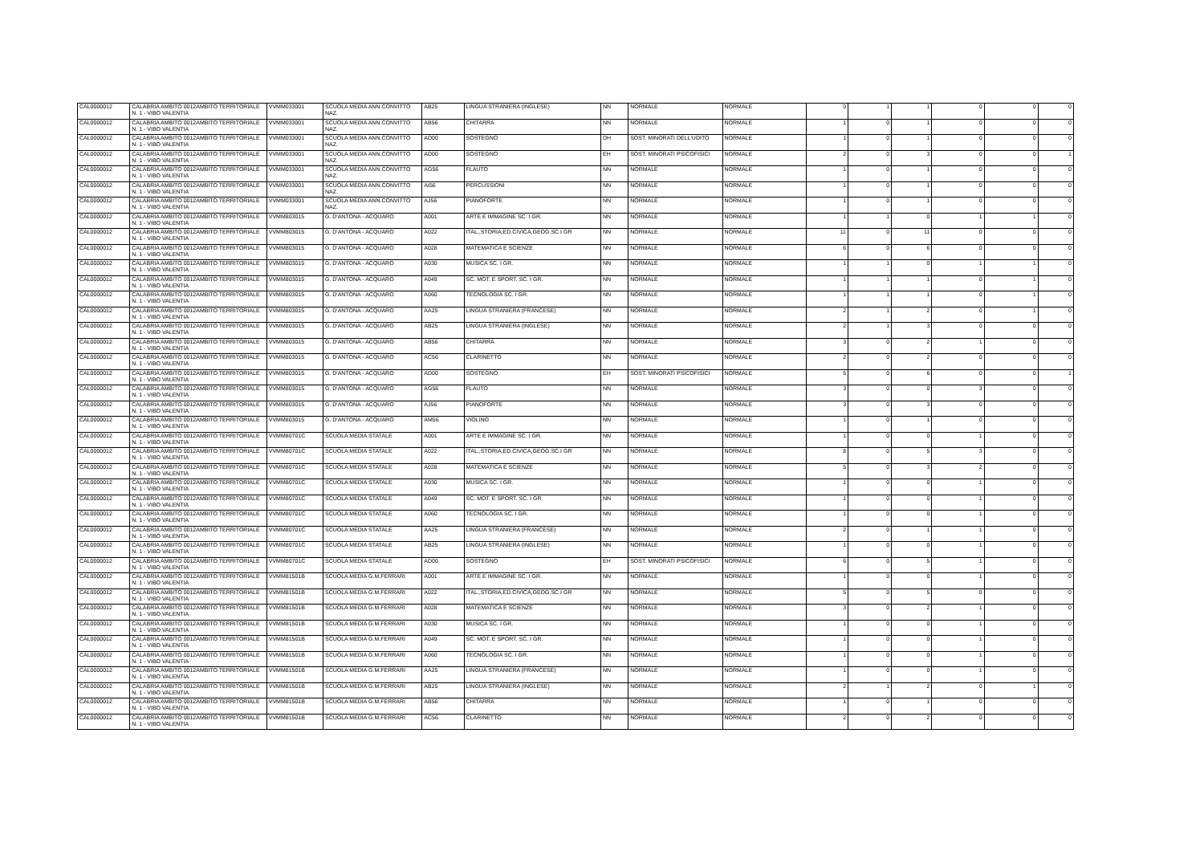| CAL0000012 | CALABRIA AMBITO 0012AMBITO TERRITORIALE N. 1 - VIBO VALENTIA | VVMM033001 | SCUOLA MEDIA ANN.CONVITTO NAZ. | AB25 | LINGUA STRANIERA (INGLESE) | NN | NORMALE | NORMALE | 0 | 1 | 1 | 0 | 0 | 0 |
| CAL0000012 | CALABRIA AMBITO 0012AMBITO TERRITORIALE N. 1 - VIBO VALENTIA | VVMM033001 | SCUOLA MEDIA ANN.CONVITTO NAZ. | AB56 | CHITARRA | NN | NORMALE | NORMALE | 1 | 0 | 1 | 0 | 0 | 0 |
| CAL0000012 | CALABRIA AMBITO 0012AMBITO TERRITORIALE N. 1 - VIBO VALENTIA | VVMM033001 | SCUOLA MEDIA ANN.CONVITTO NAZ. | AD00 | SOSTEGNO | DH | SOST. MINORATI DELL'UDITO | NORMALE | 1 | 0 | 1 | 0 | 0 | 0 |
| CAL0000012 | CALABRIA AMBITO 0012AMBITO TERRITORIALE N. 1 - VIBO VALENTIA | VVMM033001 | SCUOLA MEDIA ANN.CONVITTO NAZ. | AD00 | SOSTEGNO | EH | SOST. MINORATI PSICOFISICI | NORMALE | 2 | 0 | 3 | 0 | 0 | 1 |
| CAL0000012 | CALABRIA AMBITO 0012AMBITO TERRITORIALE N. 1 - VIBO VALENTIA | VVMM033001 | SCUOLA MEDIA ANN.CONVITTO NAZ. | AG56 | FLAUTO | NN | NORMALE | NORMALE | 1 | 0 | 1 | 0 | 0 | 0 |
| CAL0000012 | CALABRIA AMBITO 0012AMBITO TERRITORIALE N. 1 - VIBO VALENTIA | VVMM033001 | SCUOLA MEDIA ANN.CONVITTO NAZ. | AI56 | PERCUSSIONI | NN | NORMALE | NORMALE | 1 | 0 | 1 | 0 | 0 | 0 |
| CAL0000012 | CALABRIA AMBITO 0012AMBITO TERRITORIALE N. 1 - VIBO VALENTIA | VVMM033001 | SCUOLA MEDIA ANN.CONVITTO NAZ. | AJ56 | PIANOFORTE | NN | NORMALE | NORMALE | 1 | 0 | 1 | 0 | 0 | 0 |
| CAL0000012 | CALABRIA AMBITO 0012AMBITO TERRITORIALE N. 1 - VIBO VALENTIA | VVMM803015 | G. D'ANTONA - ACQUARO | A001 | ARTE E IMMAGINE SC. I GR. | NN | NORMALE | NORMALE | 1 | 1 | 0 | 1 | 1 | 0 |
| CAL0000012 | CALABRIA AMBITO 0012AMBITO TERRITORIALE N. 1 - VIBO VALENTIA | VVMM803015 | G. D'ANTONA - ACQUARO | A022 | ITAL.,STORIA,ED.CIVICA,GEOG.SC.I GR | NN | NORMALE | NORMALE | 11 | 0 | 11 | 0 | 0 | 0 |
| CAL0000012 | CALABRIA AMBITO 0012AMBITO TERRITORIALE N. 1 - VIBO VALENTIA | VVMM803015 | G. D'ANTONA - ACQUARO | A028 | MATEMATICA E SCIENZE | NN | NORMALE | NORMALE | 6 | 0 | 6 | 0 | 0 | 0 |
| CAL0000012 | CALABRIA AMBITO 0012AMBITO TERRITORIALE N. 1 - VIBO VALENTIA | VVMM803015 | G. D'ANTONA - ACQUARO | A030 | MUSICA SC. I GR. | NN | NORMALE | NORMALE | 1 | 1 | 0 | 1 | 1 | 0 |
| CAL0000012 | CALABRIA AMBITO 0012AMBITO TERRITORIALE N. 1 - VIBO VALENTIA | VVMM803015 | G. D'ANTONA - ACQUARO | A049 | SC. MOT. E SPORT. SC. I GR. | NN | NORMALE | NORMALE | 1 | 1 | 1 | 0 | 1 | 0 |
| CAL0000012 | CALABRIA AMBITO 0012AMBITO TERRITORIALE N. 1 - VIBO VALENTIA | VVMM803015 | G. D'ANTONA - ACQUARO | A060 | TECNOLOGIA SC. I GR. | NN | NORMALE | NORMALE | 1 | 1 | 1 | 0 | 1 | 0 |
| CAL0000012 | CALABRIA AMBITO 0012AMBITO TERRITORIALE N. 1 - VIBO VALENTIA | VVMM803015 | G. D'ANTONA - ACQUARO | AA25 | LINGUA STRANIERA (FRANCESE) | NN | NORMALE | NORMALE | 2 | 1 | 2 | 0 | 1 | 0 |
| CAL0000012 | CALABRIA AMBITO 0012AMBITO TERRITORIALE N. 1 - VIBO VALENTIA | VVMM803015 | G. D'ANTONA - ACQUARO | AB25 | LINGUA STRANIERA (INGLESE) | NN | NORMALE | NORMALE | 2 | 1 | 3 | 0 | 0 | 0 |
| CAL0000012 | CALABRIA AMBITO 0012AMBITO TERRITORIALE N. 1 - VIBO VALENTIA | VVMM803015 | G. D'ANTONA - ACQUARO | AB56 | CHITARRA | NN | NORMALE | NORMALE | 3 | 0 | 2 | 1 | 0 | 0 |
| CAL0000012 | CALABRIA AMBITO 0012AMBITO TERRITORIALE N. 1 - VIBO VALENTIA | VVMM803015 | G. D'ANTONA - ACQUARO | AC56 | CLARINETTO | NN | NORMALE | NORMALE | 2 | 0 | 2 | 0 | 0 | 0 |
| CAL0000012 | CALABRIA AMBITO 0012AMBITO TERRITORIALE N. 1 - VIBO VALENTIA | VVMM803015 | G. D'ANTONA - ACQUARO | AD00 | SOSTEGNO | EH | SOST. MINORATI PSICOFISICI | NORMALE | 5 | 0 | 6 | 0 | 0 | 1 |
| CAL0000012 | CALABRIA AMBITO 0012AMBITO TERRITORIALE N. 1 - VIBO VALENTIA | VVMM803015 | G. D'ANTONA - ACQUARO | AG56 | FLAUTO | NN | NORMALE | NORMALE | 3 | 0 | 0 | 3 | 0 | 0 |
| CAL0000012 | CALABRIA AMBITO 0012AMBITO TERRITORIALE N. 1 - VIBO VALENTIA | VVMM803015 | G. D'ANTONA - ACQUARO | AJ56 | PIANOFORTE | NN | NORMALE | NORMALE | 3 | 0 | 3 | 0 | 0 | 0 |
| CAL0000012 | CALABRIA AMBITO 0012AMBITO TERRITORIALE N. 1 - VIBO VALENTIA | VVMM803015 | G. D'ANTONA - ACQUARO | AM56 | VIOLINO | NN | NORMALE | NORMALE | 1 | 0 | 1 | 0 | 0 | 0 |
| CAL0000012 | CALABRIA AMBITO 0012AMBITO TERRITORIALE N. 1 - VIBO VALENTIA | VVMM80701C | SCUOLA MEDIA STATALE | A001 | ARTE E IMMAGINE SC. I GR. | NN | NORMALE | NORMALE | 1 | 0 | 0 | 1 | 0 | 0 |
| CAL0000012 | CALABRIA AMBITO 0012AMBITO TERRITORIALE N. 1 - VIBO VALENTIA | VVMM80701C | SCUOLA MEDIA STATALE | A022 | ITAL.,STORIA,ED.CIVICA,GEOG.SC.I GR | NN | NORMALE | NORMALE | 8 | 0 | 5 | 3 | 0 | 0 |
| CAL0000012 | CALABRIA AMBITO 0012AMBITO TERRITORIALE N. 1 - VIBO VALENTIA | VVMM80701C | SCUOLA MEDIA STATALE | A028 | MATEMATICA E SCIENZE | NN | NORMALE | NORMALE | 5 | 0 | 3 | 2 | 0 | 0 |
| CAL0000012 | CALABRIA AMBITO 0012AMBITO TERRITORIALE N. 1 - VIBO VALENTIA | VVMM80701C | SCUOLA MEDIA STATALE | A030 | MUSICA SC. I GR. | NN | NORMALE | NORMALE | 1 | 0 | 0 | 1 | 0 | 0 |
| CAL0000012 | CALABRIA AMBITO 0012AMBITO TERRITORIALE N. 1 - VIBO VALENTIA | VVMM80701C | SCUOLA MEDIA STATALE | A049 | SC. MOT. E SPORT. SC. I GR. | NN | NORMALE | NORMALE | 1 | 0 | 0 | 1 | 0 | 0 |
| CAL0000012 | CALABRIA AMBITO 0012AMBITO TERRITORIALE N. 1 - VIBO VALENTIA | VVMM80701C | SCUOLA MEDIA STATALE | A060 | TECNOLOGIA SC. I GR. | NN | NORMALE | NORMALE | 1 | 0 | 0 | 1 | 0 | 0 |
| CAL0000012 | CALABRIA AMBITO 0012AMBITO TERRITORIALE N. 1 - VIBO VALENTIA | VVMM80701C | SCUOLA MEDIA STATALE | AA25 | LINGUA STRANIERA (FRANCESE) | NN | NORMALE | NORMALE | 2 | 0 | 1 | 1 | 0 | 0 |
| CAL0000012 | CALABRIA AMBITO 0012AMBITO TERRITORIALE N. 1 - VIBO VALENTIA | VVMM80701C | SCUOLA MEDIA STATALE | AB25 | LINGUA STRANIERA (INGLESE) | NN | NORMALE | NORMALE | 1 | 0 | 0 | 1 | 0 | 0 |
| CAL0000012 | CALABRIA AMBITO 0012AMBITO TERRITORIALE N. 1 - VIBO VALENTIA | VVMM80701C | SCUOLA MEDIA STATALE | AD00 | SOSTEGNO | EH | SOST. MINORATI PSICOFISICI | NORMALE | 6 | 0 | 5 | 1 | 0 | 0 |
| CAL0000012 | CALABRIA AMBITO 0012AMBITO TERRITORIALE N. 1 - VIBO VALENTIA | VVMM81501B | SCUOLA MEDIA G.M.FERRARI | A001 | ARTE E IMMAGINE SC. I GR. | NN | NORMALE | NORMALE | 1 | 0 | 0 | 1 | 0 | 0 |
| CAL0000012 | CALABRIA AMBITO 0012AMBITO TERRITORIALE N. 1 - VIBO VALENTIA | VVMM81501B | SCUOLA MEDIA G.M.FERRARI | A022 | ITAL.,STORIA,ED.CIVICA,GEOG.SC.I GR | NN | NORMALE | NORMALE | 5 | 0 | 5 | 0 | 0 | 0 |
| CAL0000012 | CALABRIA AMBITO 0012AMBITO TERRITORIALE N. 1 - VIBO VALENTIA | VVMM81501B | SCUOLA MEDIA G.M.FERRARI | A028 | MATEMATICA E SCIENZE | NN | NORMALE | NORMALE | 3 | 0 | 2 | 1 | 0 | 0 |
| CAL0000012 | CALABRIA AMBITO 0012AMBITO TERRITORIALE N. 1 - VIBO VALENTIA | VVMM81501B | SCUOLA MEDIA G.M.FERRARI | A030 | MUSICA SC. I GR. | NN | NORMALE | NORMALE | 1 | 0 | 0 | 1 | 0 | 0 |
| CAL0000012 | CALABRIA AMBITO 0012AMBITO TERRITORIALE N. 1 - VIBO VALENTIA | VVMM81501B | SCUOLA MEDIA G.M.FERRARI | A049 | SC. MOT. E SPORT. SC. I GR. | NN | NORMALE | NORMALE | 1 | 0 | 0 | 1 | 0 | 0 |
| CAL0000012 | CALABRIA AMBITO 0012AMBITO TERRITORIALE N. 1 - VIBO VALENTIA | VVMM81501B | SCUOLA MEDIA G.M.FERRARI | A060 | TECNOLOGIA SC. I GR. | NN | NORMALE | NORMALE | 1 | 0 | 0 | 1 | 0 | 0 |
| CAL0000012 | CALABRIA AMBITO 0012AMBITO TERRITORIALE N. 1 - VIBO VALENTIA | VVMM81501B | SCUOLA MEDIA G.M.FERRARI | AA25 | LINGUA STRANIERA (FRANCESE) | NN | NORMALE | NORMALE | 1 | 0 | 0 | 1 | 0 | 0 |
| CAL0000012 | CALABRIA AMBITO 0012AMBITO TERRITORIALE N. 1 - VIBO VALENTIA | VVMM81501B | SCUOLA MEDIA G.M.FERRARI | AB25 | LINGUA STRANIERA (INGLESE) | NN | NORMALE | NORMALE | 2 | 1 | 2 | 0 | 1 | 0 |
| CAL0000012 | CALABRIA AMBITO 0012AMBITO TERRITORIALE N. 1 - VIBO VALENTIA | VVMM81501B | SCUOLA MEDIA G.M.FERRARI | AB56 | CHITARRA | NN | NORMALE | NORMALE | 1 | 0 | 1 | 0 | 0 | 0 |
| CAL0000012 | CALABRIA AMBITO 0012AMBITO TERRITORIALE N. 1 - VIBO VALENTIA | VVMM81501B | SCUOLA MEDIA G.M.FERRARI | AC56 | CLARINETTO | NN | NORMALE | NORMALE | 2 | 0 | 2 | 0 | 0 | 0 |